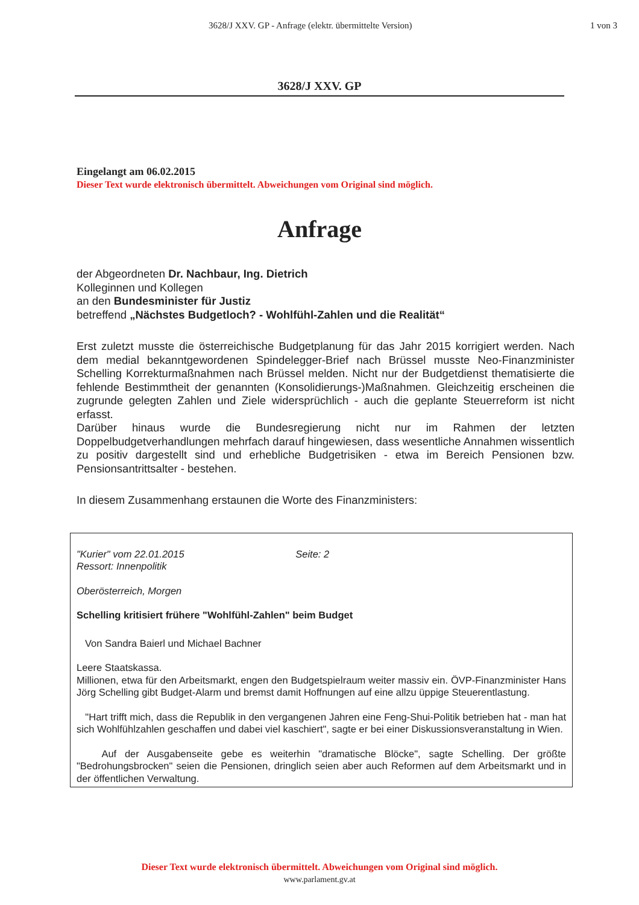3628/J XXV. GP - Anfrage (elektr. übermittelte Version) 1 von 3
3628/J XXV. GP
Eingelangt am 06.02.2015
Dieser Text wurde elektronisch übermittelt. Abweichungen vom Original sind möglich.
Anfrage
der Abgeordneten Dr. Nachbaur, Ing. Dietrich
Kolleginnen und Kollegen
an den Bundesminister für Justiz
betreffend „Nächstes Budgetloch? - Wohlfühl-Zahlen und die Realität“
Erst zuletzt musste die österreichische Budgetplanung für das Jahr 2015 korrigiert werden. Nach dem medial bekanntgewordenen Spindelegger-Brief nach Brüssel musste Neo-Finanzminister Schelling Korrekturmaßnahmen nach Brüssel melden. Nicht nur der Budgetdienst thematisierte die fehlende Bestimmtheit der genannten (Konsolidierungs-)Maßnahmen. Gleichzeitig erscheinen die zugrunde gelegten Zahlen und Ziele widersprüchlich - auch die geplante Steuerreform ist nicht erfasst.
Darüber hinaus wurde die Bundesregierung nicht nur im Rahmen der letzten Doppelbudgetverhandlungen mehrfach darauf hingewiesen, dass wesentliche Annahmen wissentlich zu positiv dargestellt sind und erhebliche Budgetrisiken - etwa im Bereich Pensionen bzw. Pensionsantrittsalter - bestehen.
In diesem Zusammenhang erstaunen die Worte des Finanzministers:
"Kurier" vom 22.01.2015 Seite: 2
Ressort: Innenpolitik
Oberösterreich, Morgen
Schelling kritisiert frühere "Wohlfühl-Zahlen" beim Budget
Von Sandra Baierl und Michael Bachner
Leere Staatskassa.
Millionen, etwa für den Arbeitsmarkt, engen den Budgetspielraum weiter massiv ein. ÖVP-Finanzminister Hans Jörg Schelling gibt Budget-Alarm und bremst damit Hoffnungen auf eine allzu üppige Steuerentlastung.
"Hart trifft mich, dass die Republik in den vergangenen Jahren eine Feng-Shui-Politik betrieben hat - man hat sich Wohlfühlzahlen geschaffen und dabei viel kaschiert", sagte er bei einer Diskussionsveranstaltung in Wien.
Auf der Ausgabenseite gebe es weiterhin "dramatische Blöcke", sagte Schelling. Der größte "Bedrohungsbrocken" seien die Pensionen, dringlich seien aber auch Reformen auf dem Arbeitsmarkt und in der öffentlichen Verwaltung.
Dieser Text wurde elektronisch übermittelt. Abweichungen vom Original sind möglich.
www.parlament.gv.at